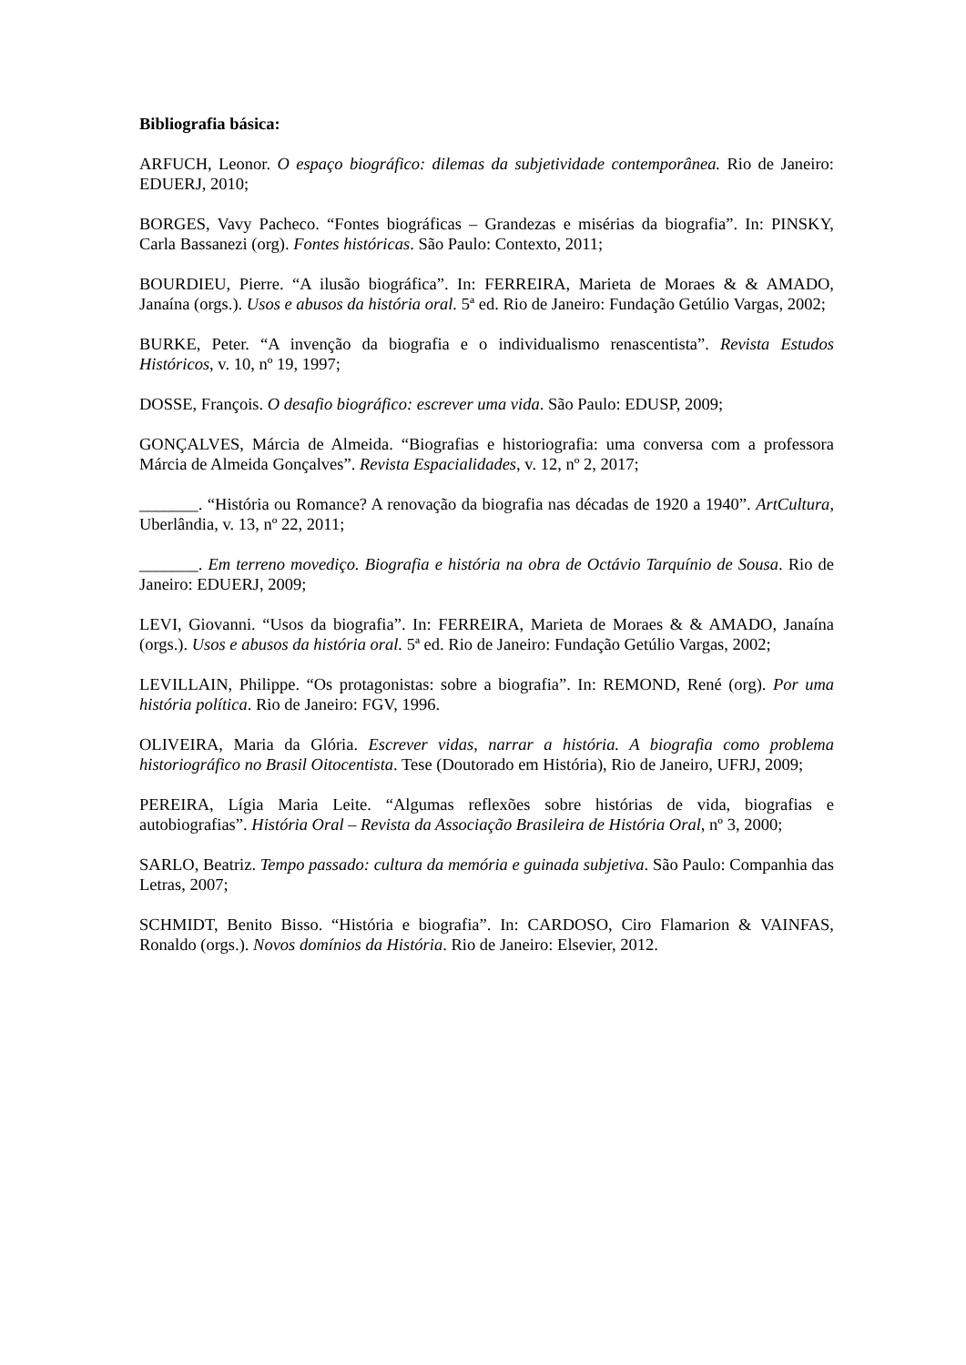Bibliografia básica:
ARFUCH, Leonor. O espaço biográfico: dilemas da subjetividade contemporânea. Rio de Janeiro: EDUERJ, 2010;
BORGES, Vavy Pacheco. “Fontes biográficas – Grandezas e misérias da biografia”. In: PINSKY, Carla Bassanezi (org). Fontes históricas. São Paulo: Contexto, 2011;
BOURDIEU, Pierre. “A ilusão biográfica”. In: FERREIRA, Marieta de Moraes & & AMADO, Janaína (orgs.). Usos e abusos da história oral. 5ª ed. Rio de Janeiro: Fundação Getúlio Vargas, 2002;
BURKE, Peter. “A invenção da biografia e o individualismo renascentista”. Revista Estudos Históricos, v. 10, nº 19, 1997;
DOSSE, François. O desafio biográfico: escrever uma vida. São Paulo: EDUSP, 2009;
GONÇALVES, Márcia de Almeida. “Biografias e historiografia: uma conversa com a professora Márcia de Almeida Gonçalves”. Revista Espacialidades, v. 12, nº 2, 2017;
_______. “História ou Romance? A renovação da biografia nas décadas de 1920 a 1940”. ArtCultura, Uberlândia, v. 13, nº 22, 2011;
_______. Em terreno movediço. Biografia e história na obra de Octávio Tarquínio de Sousa. Rio de Janeiro: EDUERJ, 2009;
LEVI, Giovanni. “Usos da biografia”. In: FERREIRA, Marieta de Moraes & & AMADO, Janaína (orgs.). Usos e abusos da história oral. 5ª ed. Rio de Janeiro: Fundação Getúlio Vargas, 2002;
LEVILLAIN, Philippe. “Os protagonistas: sobre a biografia”. In: REMOND, René (org). Por uma história política. Rio de Janeiro: FGV, 1996.
OLIVEIRA, Maria da Glória. Escrever vidas, narrar a história. A biografia como problema historiográfico no Brasil Oitocentista. Tese (Doutorado em História), Rio de Janeiro, UFRJ, 2009;
PEREIRA, Lígia Maria Leite. “Algumas reflexões sobre histórias de vida, biografias e autobiografias”. História Oral – Revista da Associação Brasileira de História Oral, nº 3, 2000;
SARLO, Beatriz. Tempo passado: cultura da memória e guinada subjetiva. São Paulo: Companhia das Letras, 2007;
SCHMIDT, Benito Bisso. “História e biografia”. In: CARDOSO, Ciro Flamarion & VAINFAS, Ronaldo (orgs.). Novos domínios da História. Rio de Janeiro: Elsevier, 2012.